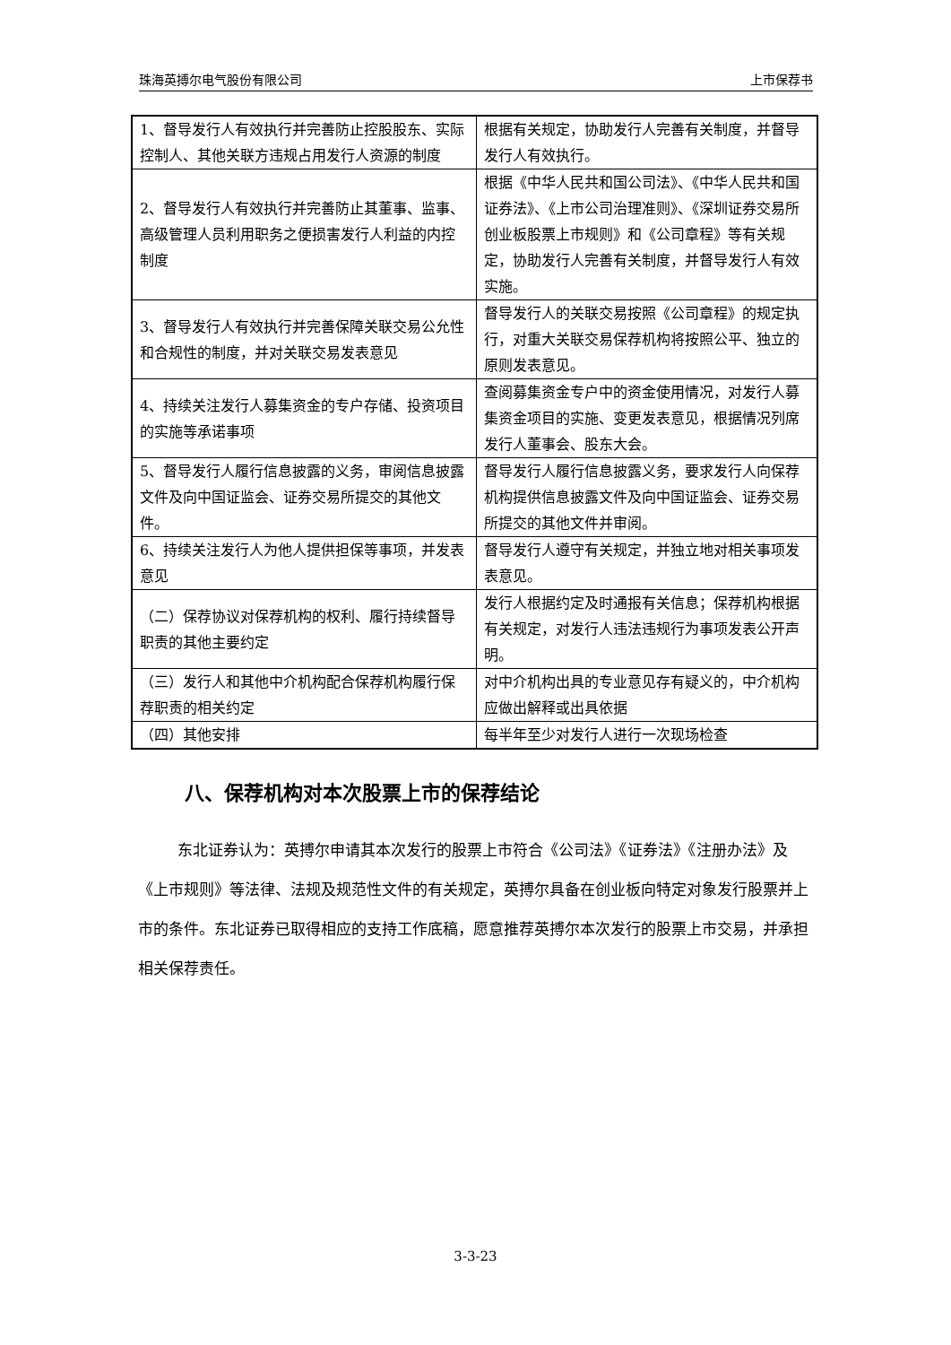珠海英搏尔电气股份有限公司 上市保荐书
| 1、督导发行人有效执行并完善防止控股股东、实际控制人、其他关联方违规占用发行人资源的制度 | 根据有关规定，协助发行人完善有关制度，并督导发行人有效执行。 |
| 2、督导发行人有效执行并完善防止其董事、监事、高级管理人员利用职务之便损害发行人利益的内控制度 | 根据《中华人民共和国公司法》、《中华人民共和国证券法》、《上市公司治理准则》、《深圳证券交易所创业板股票上市规则》和《公司章程》等有关规定，协助发行人完善有关制度，并督导发行人有效实施。 |
| 3、督导发行人有效执行并完善保障关联交易公允性和合规性的制度，并对关联交易发表意见 | 督导发行人的关联交易按照《公司章程》的规定执行，对重大关联交易保荐机构将按照公平、独立的原则发表意见。 |
| 4、持续关注发行人募集资金的专户存储、投资项目的实施等承诺事项 | 查阅募集资金专户中的资金使用情况，对发行人募集资金项目的实施、变更发表意见，根据情况列席发行人董事会、股东大会。 |
| 5、督导发行人履行信息披露的义务，审阅信息披露文件及向中国证监会、证券交易所提交的其他文件。 | 督导发行人履行信息披露义务，要求发行人向保荐机构提供信息披露文件及向中国证监会、证券交易所提交的其他文件并审阅。 |
| 6、持续关注发行人为他人提供担保等事项，并发表意见 | 督导发行人遵守有关规定，并独立地对相关事项发表意见。 |
| （二）保荐协议对保荐机构的权利、履行持续督导职责的其他主要约定 | 发行人根据约定及时通报有关信息；保荐机构根据有关规定，对发行人违法违规行为事项发表公开声明。 |
| （三）发行人和其他中介机构配合保荐机构履行保荐职责的相关约定 | 对中介机构出具的专业意见存有疑义的，中介机构应做出解释或出具依据 |
| （四）其他安排 | 每半年至少对发行人进行一次现场检查 |
八、保荐机构对本次股票上市的保荐结论
东北证券认为：英搏尔申请其本次发行的股票上市符合《公司法》《证券法》《注册办法》及《上市规则》等法律、法规及规范性文件的有关规定，英搏尔具备在创业板向特定对象发行股票并上市的条件。东北证券已取得相应的支持工作底稿，愿意推荐英搏尔本次发行的股票上市交易，并承担相关保荐责任。
3-3-23